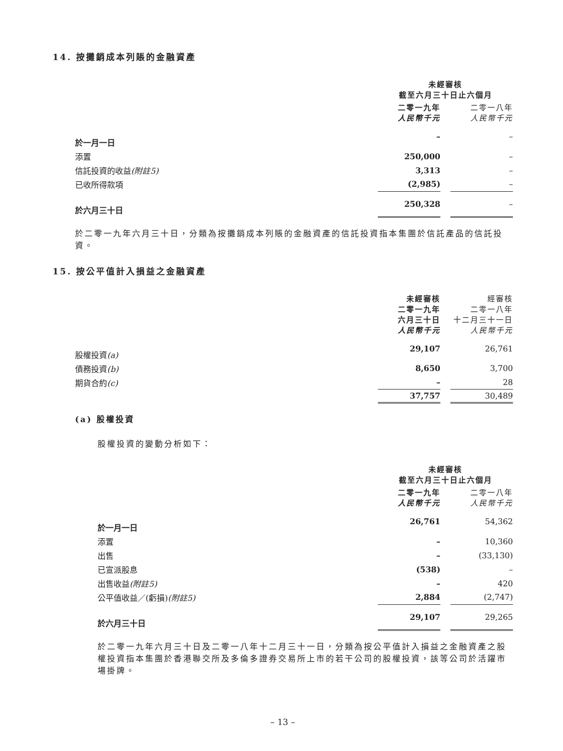14. 按攤銷成本列賬的金融資產
| | 未經審核 截至六月三十日止六個月 | | |
| | 二零一九年 人民幣千元 | | 二零一八年 人民幣千元 |
| 於一月一日 | – | | – |
| 添置 | 250,000 | | – |
| 信託投資的收益 (附註5) | 3,313 | | – |
| 已收所得款項 | (2,985) | | – |
| 於六月三十日 | 250,328 | | – |
於二零一九年六月三十日，分類為按攤銷成本列賬的金融資產的信託投資指本集團於信託產品的信託投資。
15. 按公平值計入損益之金融資產
| | 未經審核 二零一九年 六月三十日 人民幣千元 | | 經審核 二零一八年 十二月三十一日 人民幣千元 |
| 股權投資 (a) | 29,107 | | 26,761 |
| 債務投資 (b) | 8,650 | | 3,700 |
| 期貨合約 (c) | – | | 28 |
| | 37,757 | | 30,489 |
(a) 股權投資
股權投資的變動分析如下：
| | 未經審核 截至六月三十日止六個月 | | |
| | 二零一九年 人民幣千元 | | 二零一八年 人民幣千元 |
| 於一月一日 | 26,761 | | 54,362 |
| 添置 | – | | 10,360 |
| 出售 | – | | (33,130) |
| 已宣派股息 | (538) | | – |
| 出售收益 (附註5) | – | | 420 |
| 公平值收益／(虧損) (附註5) | 2,884 | | (2,747) |
| 於六月三十日 | 29,107 | | 29,265 |
於二零一九年六月三十日及二零一八年十二月三十一日，分類為按公平值計入損益之金融資產之股權投資指本集團於香港聯交所及多倫多證券交易所上市的若干公司的股權投資，該等公司於活躍市場掛牌。
– 13 –